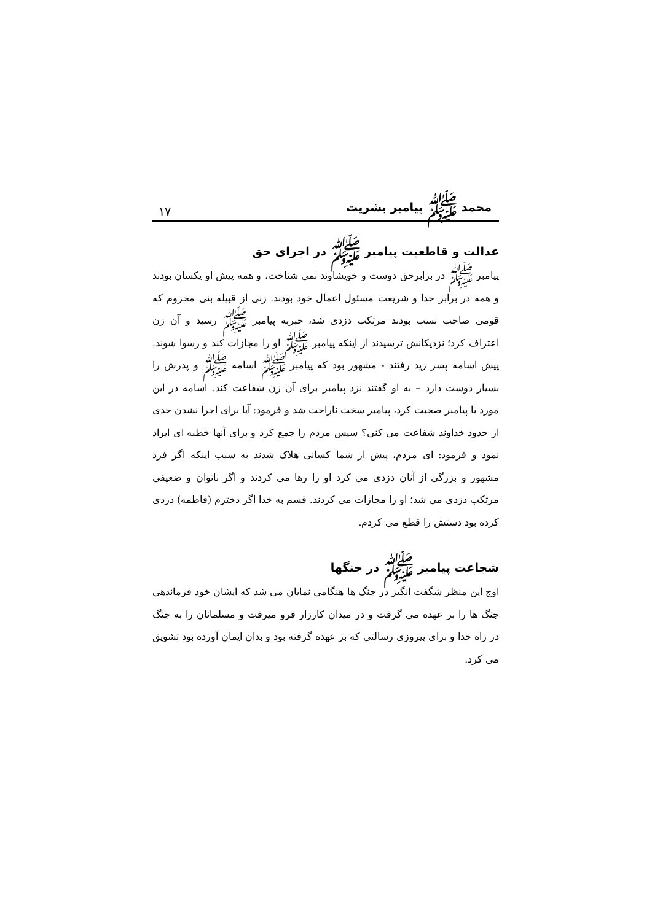محمد ﷺ پیامبر بشریت ۱۷
عدالت و قاطعیت پیامبر ﷺ در اجرای حق
پیامبر ﷺ در برابرحق دوست و خویشاوند نمی شناخت، و همه پیش او یکسان بودند و همه در برابر خدا و شریعت مسئول اعمال خود بودند. زنی از قبیله بنی مخزوم که قومی صاحب نسب بودند مرتکب دزدی شد، خبربه پیامبر ﷺ رسید و آن زن اعتراف کرد؛ نزدیکانش ترسیدند از اینکه پیامبر ﷺ او را مجازات کند و رسوا شوند. پیش اسامه پسر زید رفتند - مشهور بود که پیامبر ﷺ اسامه ﷺ و پدرش را بسیار دوست دارد – به او گفتند نزد پیامبر برای آن زن شفاعت کند. اسامه در این مورد با پیامبر صحبت کرد، پیامبر سخت ناراحت شد و فرمود: آیا برای اجرا نشدن حدی از حدود خداوند شفاعت می کنی؟ سپس مردم را جمع کرد و برای آنها خطبه ای ایراد نمود و فرمود: ای مردم، پیش از شما کسانی هلاک شدند به سبب اینکه اگر فرد مشهور و بزرگی از آنان دزدی می کرد او را رها می کردند و اگر ناتوان و ضعیفی مرتکب دزدی می شد؛ او را مجازات می کردند. قسم به خدا اگر دخترم (فاطمه) دزدی کرده بود دستش را قطع می کردم.
شجاعت پیامبر ﷺ در جنگها
اوج این منظر شگفت انگیز در جنگ ها هنگامی نمایان می شد که ایشان خود فرماندهی جنگ ها را بر عهده می گرفت و در میدان کارزار فرو میرفت و مسلمانان را به جنگ در راه خدا و برای پیروزی رسالتی که بر عهده گرفته بود و بدان ایمان آورده بود تشویق می کرد.